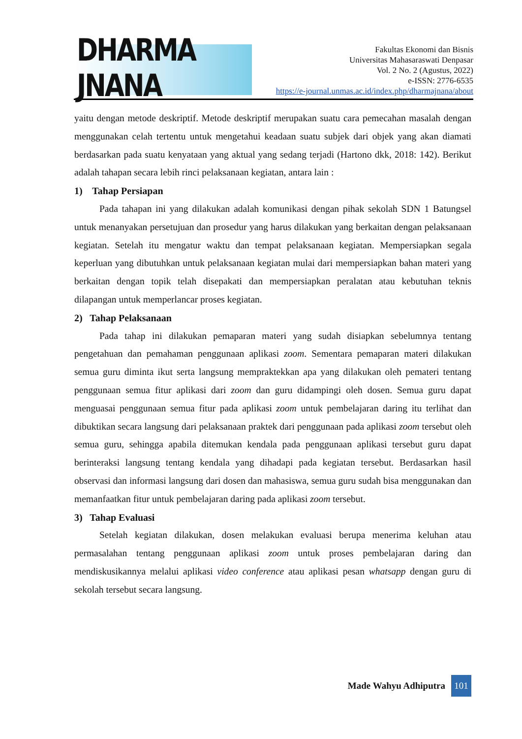DHARMA JNANA
Fakultas Ekonomi dan Bisnis
Universitas Mahasaraswati Denpasar
Vol. 2 No. 2 (Agustus, 2022)
e-ISSN: 2776-6535
https://e-journal.unmas.ac.id/index.php/dharmajnana/about
yaitu dengan metode deskriptif. Metode deskriptif merupakan suatu cara pemecahan masalah dengan menggunakan celah tertentu untuk mengetahui keadaan suatu subjek dari objek yang akan diamati berdasarkan pada suatu kenyataan yang aktual yang sedang terjadi (Hartono dkk, 2018: 142). Berikut adalah tahapan secara lebih rinci pelaksanaan kegiatan, antara lain :
1) Tahap Persiapan
Pada tahapan ini yang dilakukan adalah komunikasi dengan pihak sekolah SDN 1 Batungsel untuk menanyakan persetujuan dan prosedur yang harus dilakukan yang berkaitan dengan pelaksanaan kegiatan. Setelah itu mengatur waktu dan tempat pelaksanaan kegiatan. Mempersiapkan segala keperluan yang dibutuhkan untuk pelaksanaan kegiatan mulai dari mempersiapkan bahan materi yang berkaitan dengan topik telah disepakati dan mempersiapkan peralatan atau kebutuhan teknis dilapangan untuk memperlancar proses kegiatan.
2) Tahap Pelaksanaan
Pada tahap ini dilakukan pemaparan materi yang sudah disiapkan sebelumnya tentang pengetahuan dan pemahaman penggunaan aplikasi zoom. Sementara pemaparan materi dilakukan semua guru diminta ikut serta langsung mempraktekkan apa yang dilakukan oleh pemateri tentang penggunaan semua fitur aplikasi dari zoom dan guru didampingi oleh dosen. Semua guru dapat menguasai penggunaan semua fitur pada aplikasi zoom untuk pembelajaran daring itu terlihat dan dibuktikan secara langsung dari pelaksanaan praktek dari penggunaan pada aplikasi zoom tersebut oleh semua guru, sehingga apabila ditemukan kendala pada penggunaan aplikasi tersebut guru dapat berinteraksi langsung tentang kendala yang dihadapi pada kegiatan tersebut. Berdasarkan hasil observasi dan informasi langsung dari dosen dan mahasiswa, semua guru sudah bisa menggunakan dan memanfaatkan fitur untuk pembelajaran daring pada aplikasi zoom tersebut.
3) Tahap Evaluasi
Setelah kegiatan dilakukan, dosen melakukan evaluasi berupa menerima keluhan atau permasalahan tentang penggunaan aplikasi zoom untuk proses pembelajaran daring dan mendiskusikannya melalui aplikasi video conference atau aplikasi pesan whatsapp dengan guru di sekolah tersebut secara langsung.
Made Wahyu Adhiputra
101